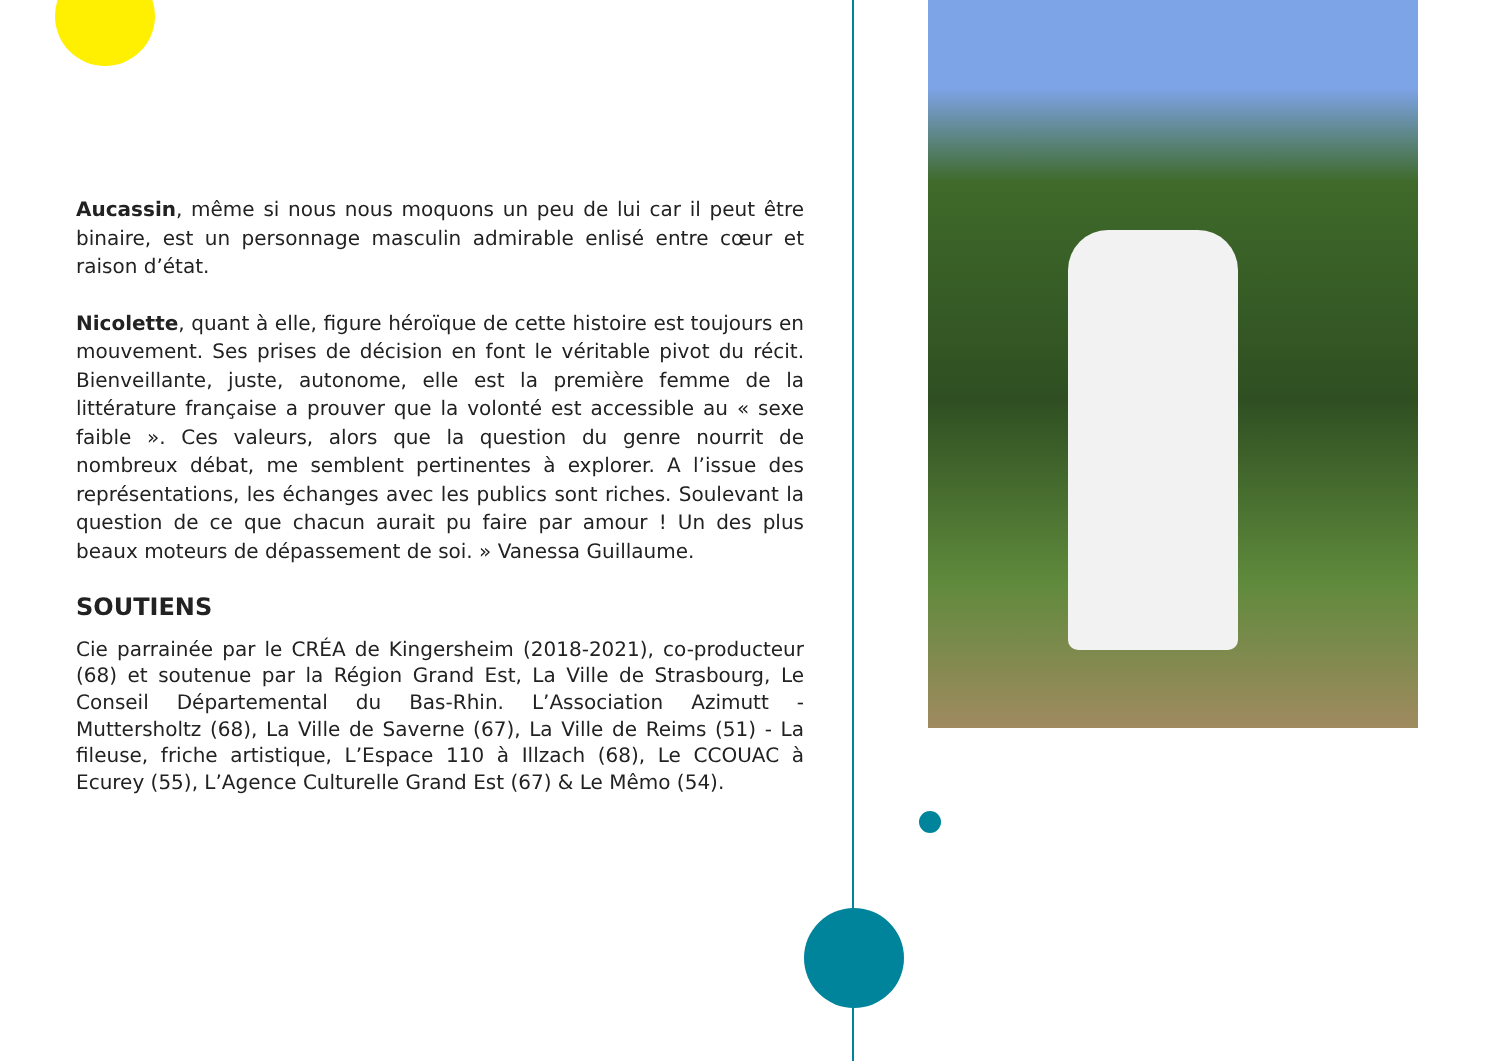Aucassin, même si nous nous moquons un peu de lui car il peut être binaire, est un personnage masculin admirable enlisé entre cœur et raison d’état.
Nicolette, quant à elle, figure héroïque de cette histoire est toujours en mouvement. Ses prises de décision en font le véritable pivot du récit. Bienveillante, juste, autonome, elle est la première femme de la littérature française a prouver que la volonté est accessible au « sexe faible ». Ces valeurs, alors que la question du genre nourrit de nombreux débat, me semblent pertinentes à explorer. A l’issue des représentations, les échanges avec les publics sont riches. Soulevant la question de ce que chacun aurait pu faire par amour ! Un des plus beaux moteurs de dépassement de soi. » Vanessa Guillaume.
SOUTIENS
Cie parrainée par le CRÉA de Kingersheim (2018-2021), co-producteur (68) et soutenue par la Région Grand Est, La Ville de Strasbourg, Le Conseil Départemental du Bas-Rhin. L’Association Azimutt - Muttersholtz (68), La Ville de Saverne (67), La Ville de Reims (51) - La fileuse, friche artistique, L’Espace 110 à Illzach (68), Le CCOUAC à Ecurey (55), L’Agence Culturelle Grand Est (67) & Le Mêmo (54).